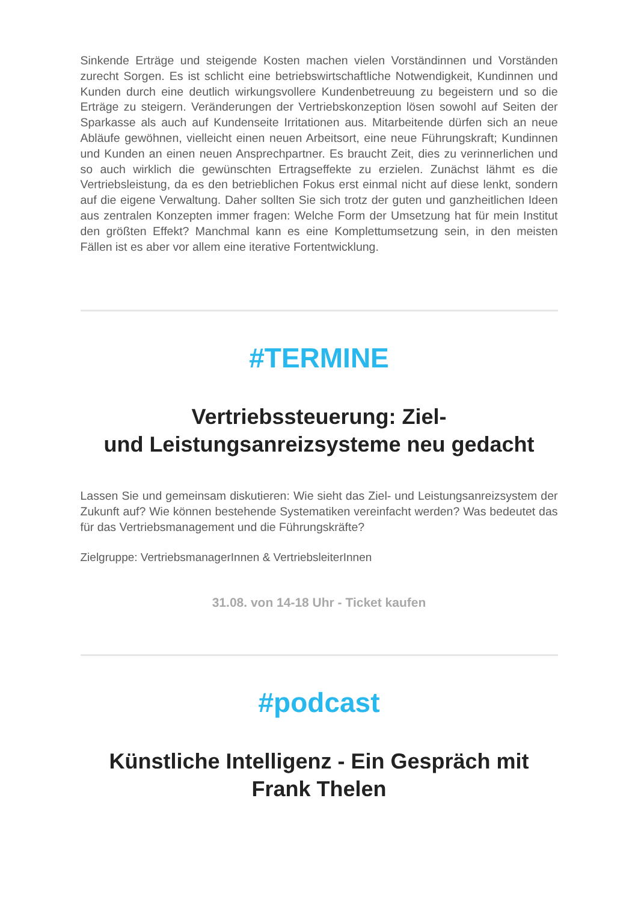Sinkende Erträge und steigende Kosten machen vielen Vorständinnen und Vorständen zurecht Sorgen. Es ist schlicht eine betriebswirtschaftliche Notwendigkeit, Kundinnen und Kunden durch eine deutlich wirkungsvollere Kundenbetreuung zu begeistern und so die Erträge zu steigern. Veränderungen der Vertriebskonzeption lösen sowohl auf Seiten der Sparkasse als auch auf Kundenseite Irritationen aus. Mitarbeitende dürfen sich an neue Abläufe gewöhnen, vielleicht einen neuen Arbeitsort, eine neue Führungskraft; Kundinnen und Kunden an einen neuen Ansprechpartner. Es braucht Zeit, dies zu verinnerlichen und so auch wirklich die gewünschten Ertragseffekte zu erzielen. Zunächst lähmt es die Vertriebsleistung, da es den betrieblichen Fokus erst einmal nicht auf diese lenkt, sondern auf die eigene Verwaltung. Daher sollten Sie sich trotz der guten und ganzheitlichen Ideen aus zentralen Konzepten immer fragen: Welche Form der Umsetzung hat für mein Institut den größten Effekt? Manchmal kann es eine Komplettumsetzung sein, in den meisten Fällen ist es aber vor allem eine iterative Fortentwicklung.
#TERMINE
Vertriebssteuerung: Ziel-
und Leistungsanreizsysteme neu gedacht
Lassen Sie und gemeinsam diskutieren: Wie sieht das Ziel- und Leistungsanreizsystem der Zukunft auf? Wie können bestehende Systematiken vereinfacht werden? Was bedeutet das für das Vertriebsmanagement und die Führungskräfte?
Zielgruppe: VertriebsmanagerInnen & VertriebsleiterInnen
31.08. von 14-18 Uhr - Ticket kaufen
#podcast
Künstliche Intelligenz - Ein Gespräch mit
Frank Thelen